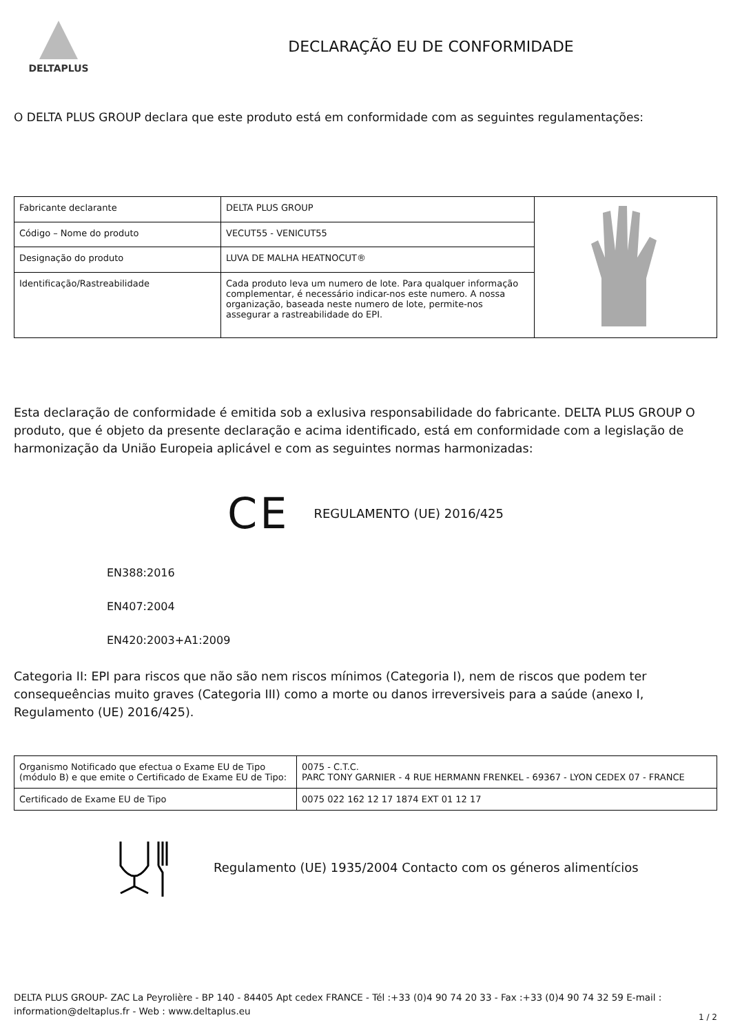DELTAPLUS
DECLARAÇÃO EU DE CONFORMIDADE
O DELTA PLUS GROUP declara que este produto está em conformidade com as seguintes regulamentações:
| Fabricante declarante | DELTA PLUS GROUP | |
| Código – Nome do produto | VECUT55 - VENICUT55 | |
| Designação do produto | LUVA DE MALHA HEATNOCUT® | |
| Identificação/Rastreabilidade | Cada produto leva um numero de lote. Para qualquer informação complementar, é necessário indicar-nos este numero. A nossa organização, baseada neste numero de lote, permite-nos assegurar a rastreabilidade do EPI. | |
Esta declaração de conformidade é emitida sob a exlusiva responsabilidade do fabricante. DELTA PLUS GROUP O produto, que é objeto da presente declaração e acima identificado, está em conformidade com a legislação de harmonização da União Europeia aplicável e com as seguintes normas harmonizadas:
CE REGULAMENTO (UE) 2016/425
EN388:2016
EN407:2004
EN420:2003+A1:2009
Categoria II: EPI para riscos que não são nem riscos mínimos (Categoria I), nem de riscos que podem ter consequeências muito graves (Categoria III) como a morte ou danos irreversiveis para a saúde (anexo I, Regulamento (UE) 2016/425).
| Organismo Notificado que efectua o Exame EU de Tipo (módulo B) e que emite o Certificado de Exame EU de Tipo: | 0075 - C.T.C. PARC TONY GARNIER - 4 RUE HERMANN FRENKEL - 69367 - LYON CEDEX 07 - FRANCE |
| Certificado de Exame EU de Tipo | 0075 022 162 12 17 1874 EXT 01 12 17 |
Regulamento (UE) 1935/2004 Contacto com os géneros alimentícios
DELTA PLUS GROUP- ZAC La Peyrolière - BP 140 - 84405 Apt cedex FRANCE - Tél :+33 (0)4 90 74 20 33 - Fax :+33 (0)4 90 74 32 59 E-mail : information@deltaplus.fr - Web : www.deltaplus.eu
1 / 2